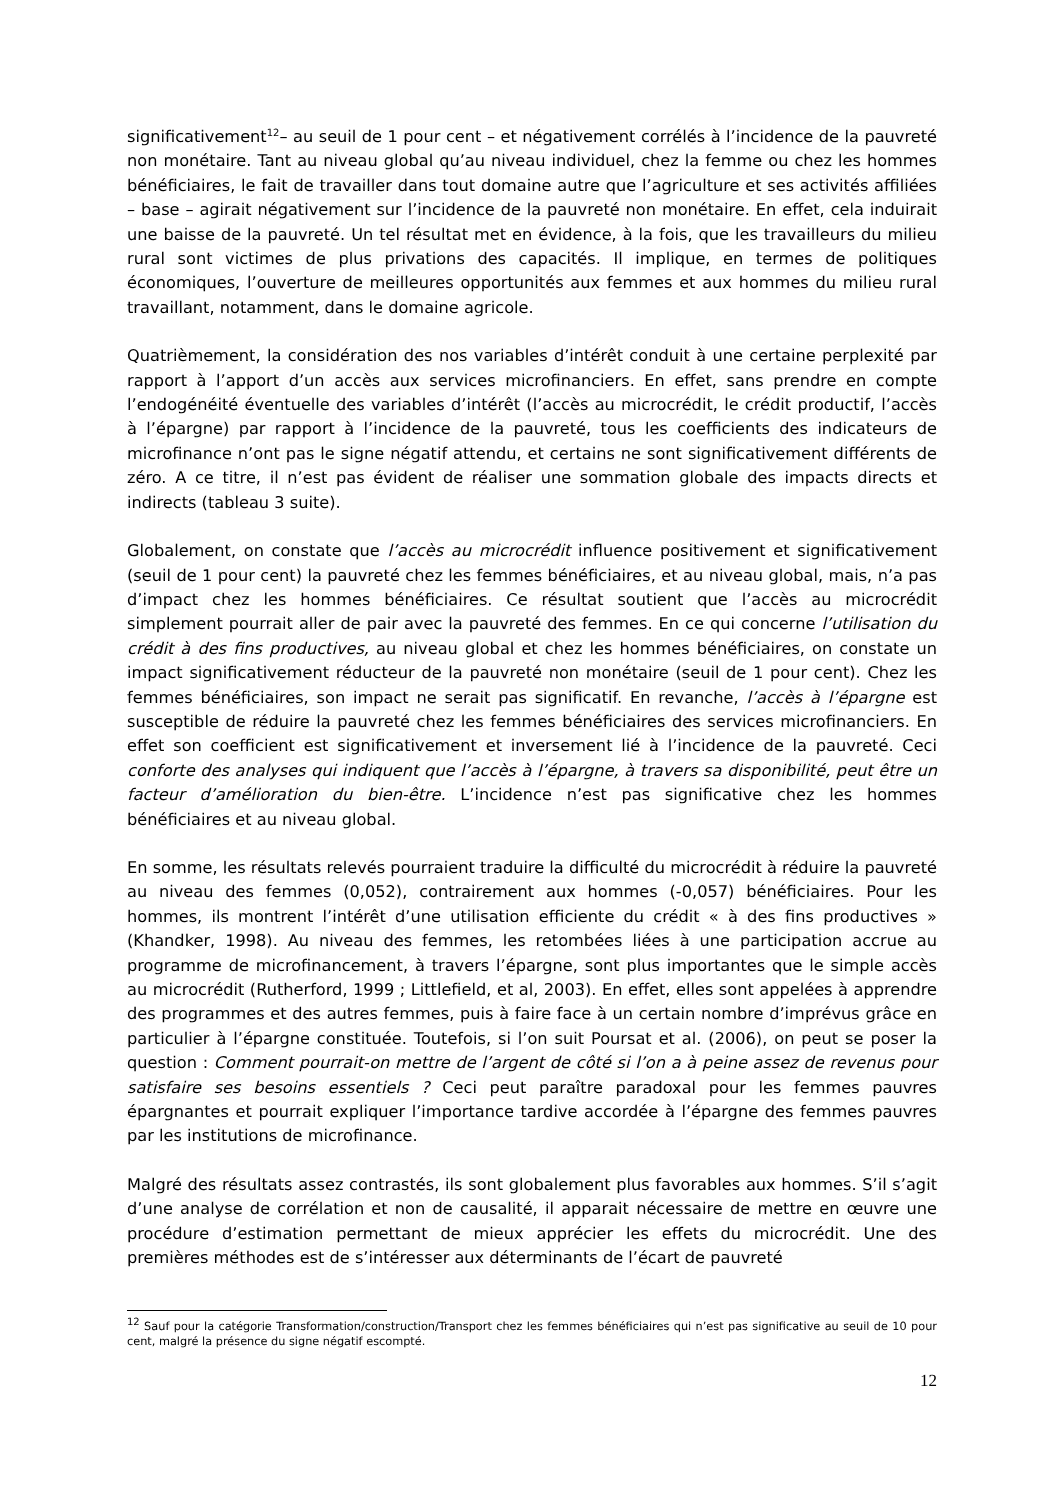significativement<sup>12</sup>– au seuil de 1 pour cent – et négativement corrélés à l’incidence de la pauvreté non monétaire. Tant au niveau global qu’au niveau individuel, chez la femme ou chez les hommes bénéficiaires, le fait de travailler dans tout domaine autre que l’agriculture et ses activités affiliées – base – agirait négativement sur l’incidence de la pauvreté non monétaire. En effet, cela induirait une baisse de la pauvreté. Un tel résultat met en évidence, à la fois, que les travailleurs du milieu rural sont victimes de plus privations des capacités. Il implique, en termes de politiques économiques, l’ouverture de meilleures opportunités aux femmes et aux hommes du milieu rural travaillant, notamment, dans le domaine agricole.
Quatrièmement, la considération des nos variables d’intérêt conduit à une certaine perplexité par rapport à l’apport d’un accès aux services microfinanciers. En effet, sans prendre en compte l’endogénéité éventuelle des variables d’intérêt (l’accès au microcrédit, le crédit productif, l’accès à l’épargne) par rapport à l’incidence de la pauvreté, tous les coefficients des indicateurs de microfinance n’ont pas le signe négatif attendu, et certains ne sont significativement différents de zéro. A ce titre, il n’est pas évident de réaliser une sommation globale des impacts directs et indirects (tableau 3 suite).
Globalement, on constate que l’accès au microcrédit influence positivement et significativement (seuil de 1 pour cent) la pauvreté chez les femmes bénéficiaires, et au niveau global, mais, n’a pas d’impact chez les hommes bénéficiaires. Ce résultat soutient que l’accès au microcrédit simplement pourrait aller de pair avec la pauvreté des femmes. En ce qui concerne l’utilisation du crédit à des fins productives, au niveau global et chez les hommes bénéficiaires, on constate un impact significativement réducteur de la pauvreté non monétaire (seuil de 1 pour cent). Chez les femmes bénéficiaires, son impact ne serait pas significatif. En revanche, l’accès à l’épargne est susceptible de réduire la pauvreté chez les femmes bénéficiaires des services microfinanciers. En effet son coefficient est significativement et inversement lié à l’incidence de la pauvreté. Ceci conforte des analyses qui indiquent que l’accès à l’épargne, à travers sa disponibilité, peut être un facteur d’amélioration du bien-être. L’incidence n’est pas significative chez les hommes bénéficiaires et au niveau global.
En somme, les résultats relevés pourraient traduire la difficulté du microcrédit à réduire la pauvreté au niveau des femmes (0,052), contrairement aux hommes (-0,057) bénéficiaires. Pour les hommes, ils montrent l’intérêt d’une utilisation efficiente du crédit « à des fins productives » (Khandker, 1998). Au niveau des femmes, les retombées liées à une participation accrue au programme de microfinancement, à travers l’épargne, sont plus importantes que le simple accès au microcrédit (Rutherford, 1999 ; Littlefield, et al, 2003). En effet, elles sont appelées à apprendre des programmes et des autres femmes, puis à faire face à un certain nombre d’imprévus grâce en particulier à l’épargne constituée. Toutefois, si l’on suit Poursat et al. (2006), on peut se poser la question : Comment pourrait-on mettre de l’argent de côté si l’on a à peine assez de revenus pour satisfaire ses besoins essentiels ? Ceci peut paraître paradoxal pour les femmes pauvres épargnantes et pourrait expliquer l’importance tardive accordée à l’épargne des femmes pauvres par les institutions de microfinance.
Malgré des résultats assez contrastés, ils sont globalement plus favorables aux hommes. S’il s’agit d’une analyse de corrélation et non de causalité, il apparait nécessaire de mettre en œuvre une procédure d’estimation permettant de mieux apprécier les effets du microcrédit. Une des premières méthodes est de s’intéresser aux déterminants de l’écart de pauvreté
<sup>12</sup> Sauf pour la catégorie Transformation/construction/Transport chez les femmes bénéficiaires qui n’est pas significative au seuil de 10 pour cent, malgré la présence du signe négatif escompté.
12